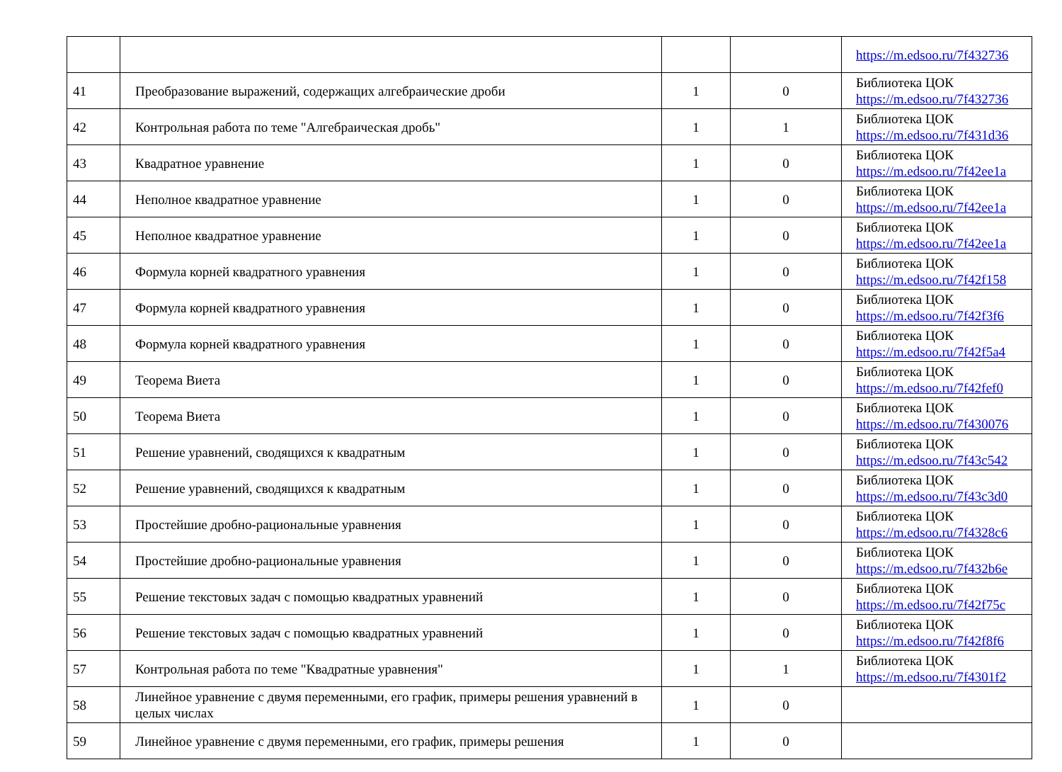| | | | | https://m.edsoo.ru/7f432736 |
| 41 | Преобразование выражений, содержащих алгебраические дроби | 1 | 0 | Библиотека ЦОК https://m.edsoo.ru/7f432736 |
| 42 | Контрольная работа по теме "Алгебраическая дробь" | 1 | 1 | Библиотека ЦОК https://m.edsoo.ru/7f431d36 |
| 43 | Квадратное уравнение | 1 | 0 | Библиотека ЦОК https://m.edsoo.ru/7f42ee1a |
| 44 | Неполное квадратное уравнение | 1 | 0 | Библиотека ЦОК https://m.edsoo.ru/7f42ee1a |
| 45 | Неполное квадратное уравнение | 1 | 0 | Библиотека ЦОК https://m.edsoo.ru/7f42ee1a |
| 46 | Формула корней квадратного уравнения | 1 | 0 | Библиотека ЦОК https://m.edsoo.ru/7f42f158 |
| 47 | Формула корней квадратного уравнения | 1 | 0 | Библиотека ЦОК https://m.edsoo.ru/7f42f3f6 |
| 48 | Формула корней квадратного уравнения | 1 | 0 | Библиотека ЦОК https://m.edsoo.ru/7f42f5a4 |
| 49 | Теорема Виета | 1 | 0 | Библиотека ЦОК https://m.edsoo.ru/7f42fef0 |
| 50 | Теорема Виета | 1 | 0 | Библиотека ЦОК https://m.edsoo.ru/7f430076 |
| 51 | Решение уравнений, сводящихся к квадратным | 1 | 0 | Библиотека ЦОК https://m.edsoo.ru/7f43c542 |
| 52 | Решение уравнений, сводящихся к квадратным | 1 | 0 | Библиотека ЦОК https://m.edsoo.ru/7f43c3d0 |
| 53 | Простейшие дробно-рациональные уравнения | 1 | 0 | Библиотека ЦОК https://m.edsoo.ru/7f4328c6 |
| 54 | Простейшие дробно-рациональные уравнения | 1 | 0 | Библиотека ЦОК https://m.edsoo.ru/7f432b6e |
| 55 | Решение текстовых задач с помощью квадратных уравнений | 1 | 0 | Библиотека ЦОК https://m.edsoo.ru/7f42f75c |
| 56 | Решение текстовых задач с помощью квадратных уравнений | 1 | 0 | Библиотека ЦОК https://m.edsoo.ru/7f42f8f6 |
| 57 | Контрольная работа по теме "Квадратные уравнения" | 1 | 1 | Библиотека ЦОК https://m.edsoo.ru/7f4301f2 |
| 58 | Линейное уравнение с двумя переменными, его график, примеры решения уравнений в целых числах | 1 | 0 | |
| 59 | Линейное уравнение с двумя переменными, его график, примеры решения | 1 | 0 | |